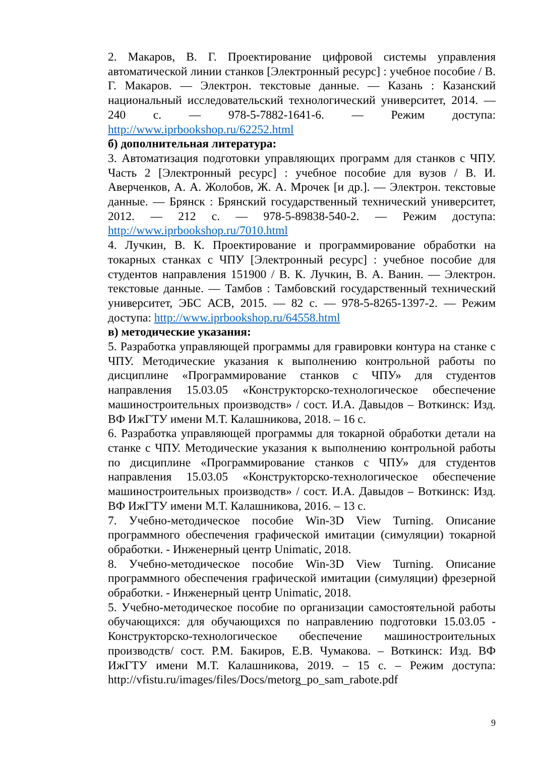2. Макаров, В. Г. Проектирование цифровой системы управления автоматической линии станков [Электронный ресурс] : учебное пособие / В. Г. Макаров. — Электрон. текстовые данные. — Казань : Казанский национальный исследовательский технологический университет, 2014. — 240 с. — 978-5-7882-1641-6. — Режим доступа: http://www.iprbookshop.ru/62252.html
б) дополнительная литература:
3. Автоматизация подготовки управляющих программ для станков с ЧПУ. Часть 2 [Электронный ресурс] : учебное пособие для вузов / В. И. Аверченков, А. А. Жолобов, Ж. А. Мрочек [и др.]. — Электрон. текстовые данные. — Брянск : Брянский государственный технический университет, 2012. — 212 с. — 978-5-89838-540-2. — Режим доступа: http://www.iprbookshop.ru/7010.html
4. Лучкин, В. К. Проектирование и программирование обработки на токарных станках с ЧПУ [Электронный ресурс] : учебное пособие для студентов направления 151900 / В. К. Лучкин, В. А. Ванин. — Электрон. текстовые данные. — Тамбов : Тамбовский государственный технический университет, ЭБС АСВ, 2015. — 82 с. — 978-5-8265-1397-2. — Режим доступа: http://www.iprbookshop.ru/64558.html
в) методические указания:
5. Разработка управляющей программы для гравировки контура на станке с ЧПУ. Методические указания к выполнению контрольной работы по дисциплине «Программирование станков с ЧПУ» для студентов направления 15.03.05 «Конструкторско-технологическое обеспечение машиностроительных производств» / сост. И.А. Давыдов – Воткинск: Изд. ВФ ИжГТУ имени М.Т. Калашникова, 2018. – 16 с.
6. Разработка управляющей программы для токарной обработки детали на станке с ЧПУ. Методические указания к выполнению контрольной работы по дисциплине «Программирование станков с ЧПУ» для студентов направления 15.03.05 «Конструкторско-технологическое обеспечение машиностроительных производств» / сост. И.А. Давыдов – Воткинск: Изд. ВФ ИжГТУ имени М.Т. Калашникова, 2016. – 13 с.
7. Учебно-методическое пособие Win-3D View Turning. Описание программного обеспечения графической имитации (симуляции) токарной обработки. - Инженерный центр Unimatic, 2018.
8. Учебно-методическое пособие Win-3D View Turning. Описание программного обеспечения графической имитации (симуляции) фрезерной обработки. - Инженерный центр Unimatic, 2018.
5. Учебно-методическое пособие по организации самостоятельной работы обучающихся: для обучающихся по направлению подготовки 15.03.05 - Конструкторско-технологическое обеспечение машиностроительных производств/ сост. Р.М. Бакиров, Е.В. Чумакова. – Воткинск: Изд. ВФ ИжГТУ имени М.Т. Калашникова, 2019. – 15 с. – Режим доступа: http://vfistu.ru/images/files/Docs/metorg_po_sam_rabote.pdf
9